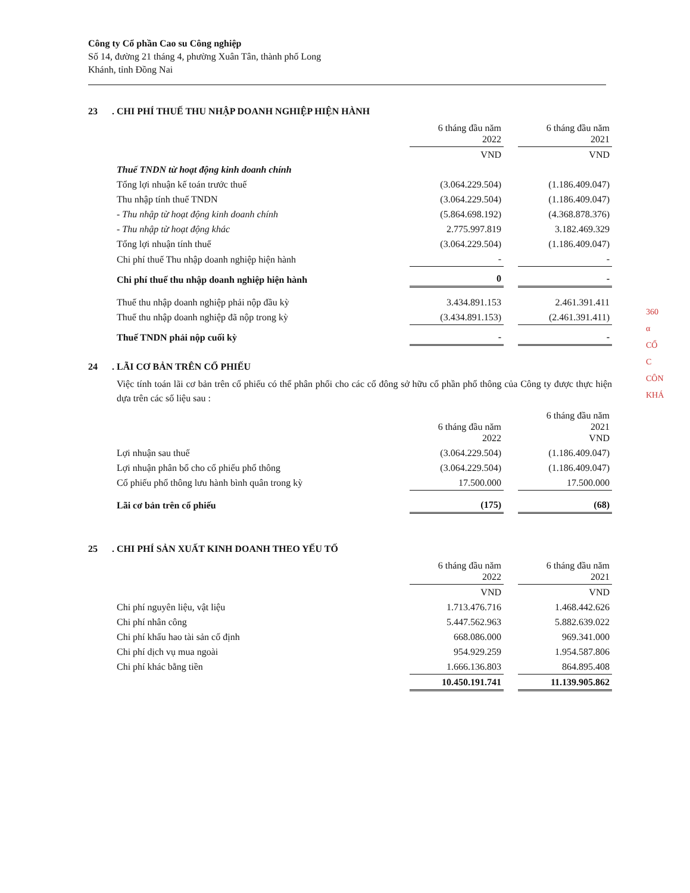Công ty Cổ phần Cao su Công nghiệp
Số 14, đường 21 tháng 4, phường Xuân Tân, thành phố Long
Khánh, tỉnh Đồng Nai
23. CHI PHÍ THUẾ THU NHẬP DOANH NGHIỆP HIỆN HÀNH
| | 6 tháng đầu năm 2022 | | 6 tháng đầu năm 2021 |
| | VND | | VND |
| Thuế TNDN từ hoạt động kinh doanh chính | | | |
| Tổng lợi nhuận kế toán trước thuế | (3.064.229.504) | | (1.186.409.047) |
| Thu nhập tính thuế TNDN | (3.064.229.504) | | (1.186.409.047) |
| - Thu nhập từ hoạt động kinh doanh chính | (5.864.698.192) | | (4.368.878.376) |
| - Thu nhập từ hoạt động khác | 2.775.997.819 | | 3.182.469.329 |
| Tổng lợi nhuận tính thuế | (3.064.229.504) | | (1.186.409.047) |
| Chi phí thuế Thu nhập doanh nghiệp hiện hành | - | | - |
| Chi phí thuế thu nhập doanh nghiệp hiện hành | 0 | | - |
| Thuế thu nhập doanh nghiệp phải nộp đầu kỳ | 3.434.891.153 | | 2.461.391.411 |
| Thuế thu nhập doanh nghiệp đã nộp trong kỳ | (3.434.891.153) | | (2.461.391.411) |
| Thuế TNDN phải nộp cuối kỳ | - | | - |
24. LÃI CƠ BẢN TRÊN CỔ PHIẾU
Việc tính toán lãi cơ bản trên cổ phiếu có thể phân phối cho các cổ đông sở hữu cổ phần phổ thông của Công ty được thực hiện dựa trên các số liệu sau :
| | 6 tháng đầu năm 2022 | | 6 tháng đầu năm 2021 VND |
| Lợi nhuận sau thuế | (3.064.229.504) | | (1.186.409.047) |
| Lợi nhuận phân bổ cho cổ phiếu phổ thông | (3.064.229.504) | | (1.186.409.047) |
| Cổ phiếu phổ thông lưu hành bình quân trong kỳ | 17.500.000 | | 17.500.000 |
| Lãi cơ bản trên cổ phiếu | (175) | | (68) |
25. CHI PHÍ SẢN XUẤT KINH DOANH THEO YẾU TỐ
| | 6 tháng đầu năm 2022 | | 6 tháng đầu năm 2021 |
| | VND | | VND |
| Chi phí nguyên liệu, vật liệu | 1.713.476.716 | | 1.468.442.626 |
| Chi phí nhân công | 5.447.562.963 | | 5.882.639.022 |
| Chi phí khấu hao tài sản cố định | 668.086.000 | | 969.341.000 |
| Chi phí dịch vụ mua ngoài | 954.929.259 | | 1.954.587.806 |
| Chi phí khác bằng tiền | 1.666.136.803 | | 864.895.408 |
| | 10.450.191.741 | | 11.139.905.862 |
360
α
CỔ
C
CÔN
KHÁ